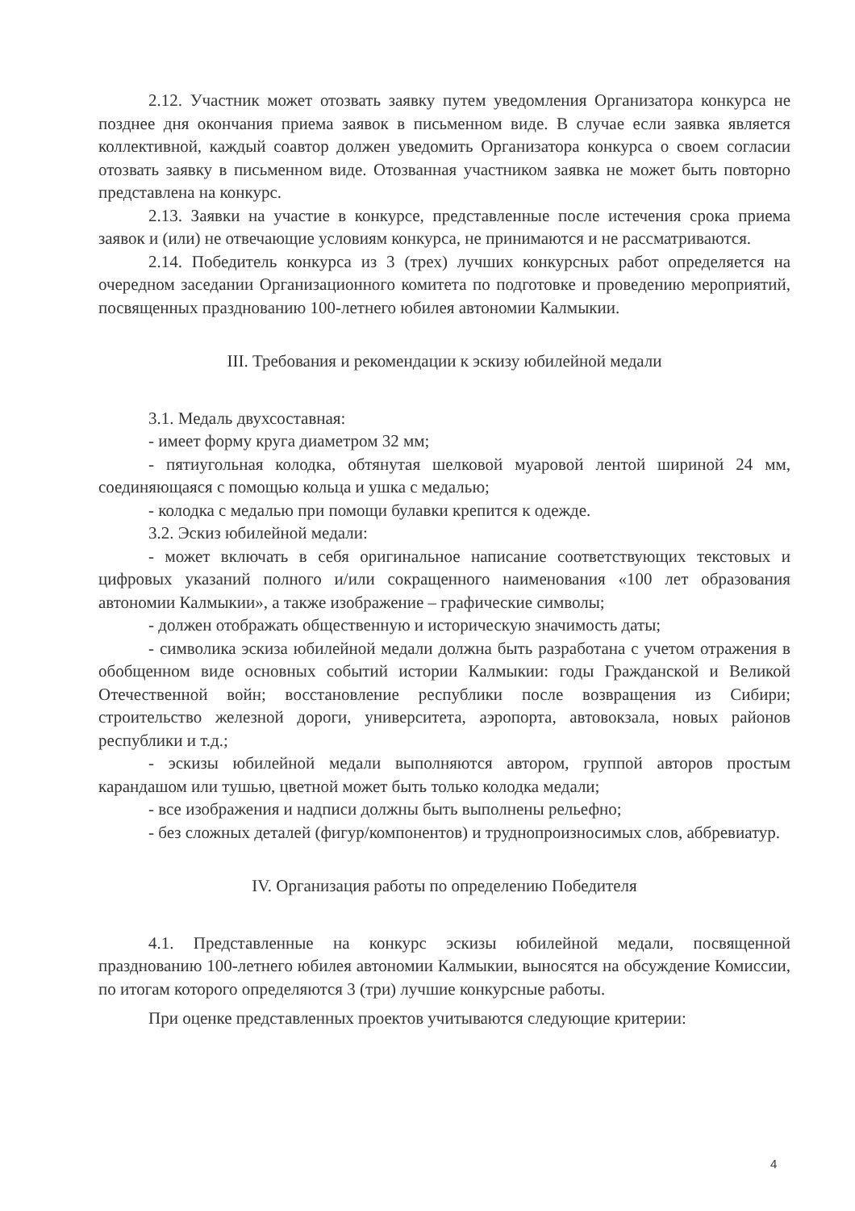2.12. Участник может отозвать заявку путем уведомления Организатора конкурса не позднее дня окончания приема заявок в письменном виде. В случае если заявка является коллективной, каждый соавтор должен уведомить Организатора конкурса о своем согласии отозвать заявку в письменном виде. Отозванная участником заявка не может быть повторно представлена на конкурс.
2.13. Заявки на участие в конкурсе, представленные после истечения срока приема заявок и (или) не отвечающие условиям конкурса, не принимаются и не рассматриваются.
2.14. Победитель конкурса из 3 (трех) лучших конкурсных работ определяется на очередном заседании Организационного комитета по подготовке и проведению мероприятий, посвященных празднованию 100-летнего юбилея автономии Калмыкии.
III. Требования и рекомендации к эскизу юбилейной медали
3.1. Медаль двухсоставная:
- имеет форму круга диаметром 32 мм;
- пятиугольная колодка, обтянутая шелковой муаровой лентой шириной 24 мм, соединяющаяся с помощью кольца и ушка с медалью;
- колодка с медалью при помощи булавки крепится к одежде.
3.2. Эскиз юбилейной медали:
- может включать в себя оригинальное написание соответствующих текстовых и цифровых указаний полного и/или сокращенного наименования «100 лет образования автономии Калмыкии», а также изображение – графические символы;
- должен отображать общественную и историческую значимость даты;
- символика эскиза юбилейной медали должна быть разработана с учетом отражения в обобщенном виде основных событий истории Калмыкии: годы Гражданской и Великой Отечественной войн; восстановление республики после возвращения из Сибири; строительство железной дороги, университета, аэропорта, автовокзала, новых районов республики и т.д.;
- эскизы юбилейной медали выполняются автором, группой авторов простым карандашом или тушью, цветной может быть только колодка медали;
- все изображения и надписи должны быть выполнены рельефно;
- без сложных деталей (фигур/компонентов) и труднопроизносимых слов, аббревиатур.
IV. Организация работы по определению Победителя
4.1. Представленные на конкурс эскизы юбилейной медали, посвященной празднованию 100-летнего юбилея автономии Калмыкии, выносятся на обсуждение Комиссии, по итогам которого определяются 3 (три) лучшие конкурсные работы.
При оценке представленных проектов учитываются следующие критерии:
4